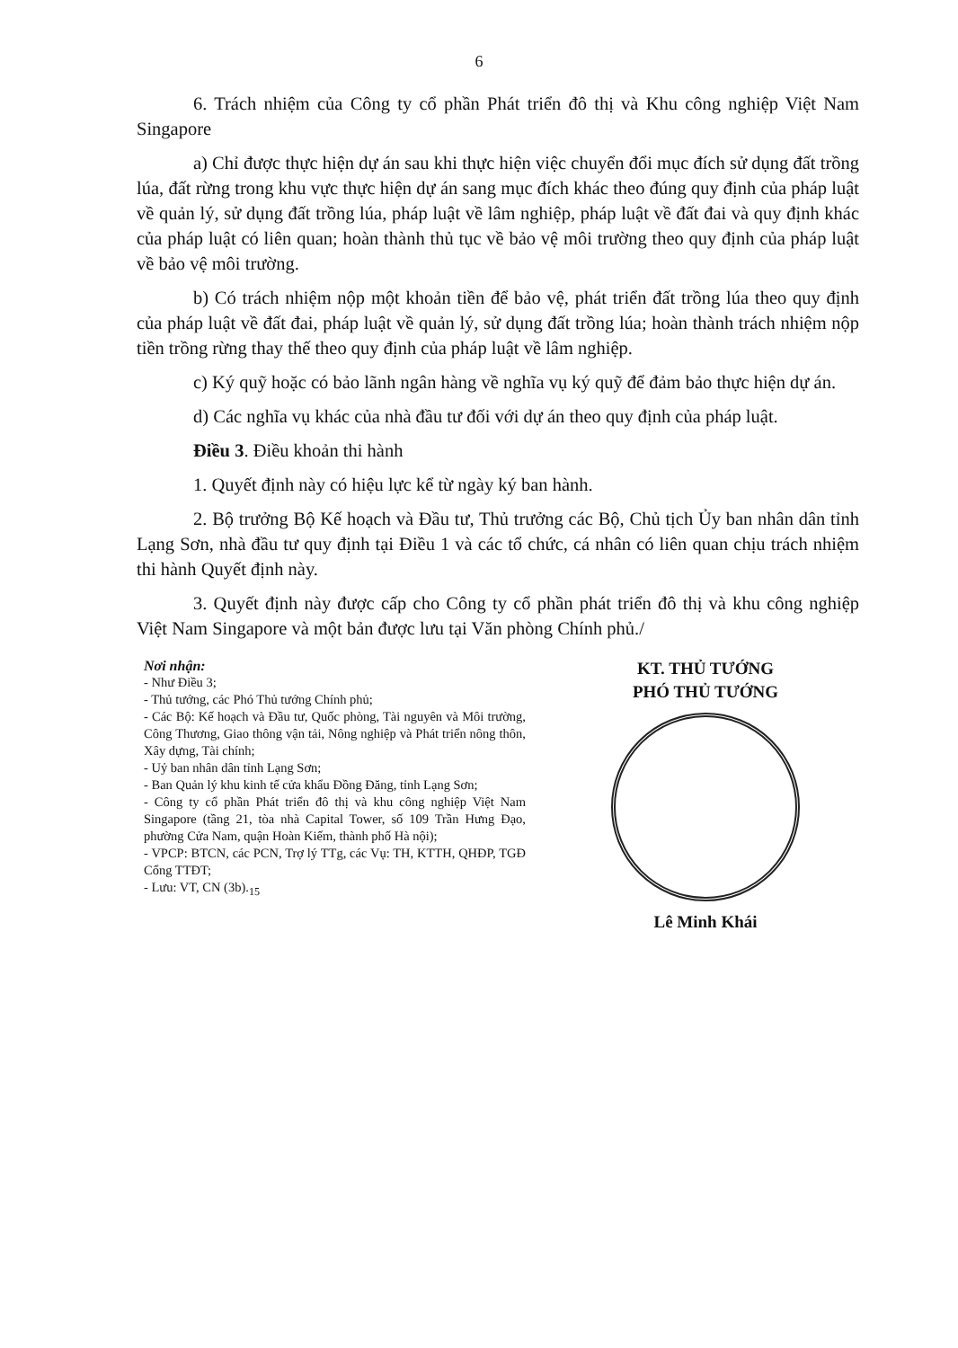6
6. Trách nhiệm của Công ty cổ phần Phát triển đô thị và Khu công nghiệp Việt Nam Singapore
a) Chỉ được thực hiện dự án sau khi thực hiện việc chuyển đổi mục đích sử dụng đất trồng lúa, đất rừng trong khu vực thực hiện dự án sang mục đích khác theo đúng quy định của pháp luật về quản lý, sử dụng đất trồng lúa, pháp luật về lâm nghiệp, pháp luật về đất đai và quy định khác của pháp luật có liên quan; hoàn thành thủ tục về bảo vệ môi trường theo quy định của pháp luật về bảo vệ môi trường.
b) Có trách nhiệm nộp một khoản tiền để bảo vệ, phát triển đất trồng lúa theo quy định của pháp luật về đất đai, pháp luật về quản lý, sử dụng đất trồng lúa; hoàn thành trách nhiệm nộp tiền trồng rừng thay thế theo quy định của pháp luật về lâm nghiệp.
c) Ký quỹ hoặc có bảo lãnh ngân hàng về nghĩa vụ ký quỹ để đảm bảo thực hiện dự án.
d) Các nghĩa vụ khác của nhà đầu tư đối với dự án theo quy định của pháp luật.
Điều 3. Điều khoản thi hành
1. Quyết định này có hiệu lực kể từ ngày ký ban hành.
2. Bộ trưởng Bộ Kế hoạch và Đầu tư, Thủ trưởng các Bộ, Chủ tịch Ủy ban nhân dân tỉnh Lạng Sơn, nhà đầu tư quy định tại Điều 1 và các tổ chức, cá nhân có liên quan chịu trách nhiệm thi hành Quyết định này.
3. Quyết định này được cấp cho Công ty cổ phần phát triển đô thị và khu công nghiệp Việt Nam Singapore và một bản được lưu tại Văn phòng Chính phủ./
Nơi nhận:
- Như Điều 3;
- Thủ tướng, các Phó Thủ tướng Chính phủ;
- Các Bộ: Kế hoạch và Đầu tư, Quốc phòng, Tài nguyên và Môi trường, Công Thương, Giao thông vận tải, Nông nghiệp và Phát triển nông thôn, Xây dựng, Tài chính;
- Uỷ ban nhân dân tỉnh Lạng Sơn;
- Ban Quản lý khu kinh tế cửa khẩu Đồng Đăng, tỉnh Lạng Sơn;
- Công ty cổ phần Phát triển đô thị và khu công nghiệp Việt Nam Singapore (tầng 21, tòa nhà Capital Tower, số 109 Trần Hưng Đạo, phường Cửa Nam, quận Hoàn Kiếm, thành phố Hà nội);
- VPCP: BTCN, các PCN, Trợ lý TTg, các Vụ: TH, KTTH, QHĐP, TGĐ Cổng TTĐT;
- Lưu: VT, CN (3b).<sub>15</sub>
KT. THỦ TƯỚNG
PHÓ THỦ TƯỚNG
Lê Minh Khái